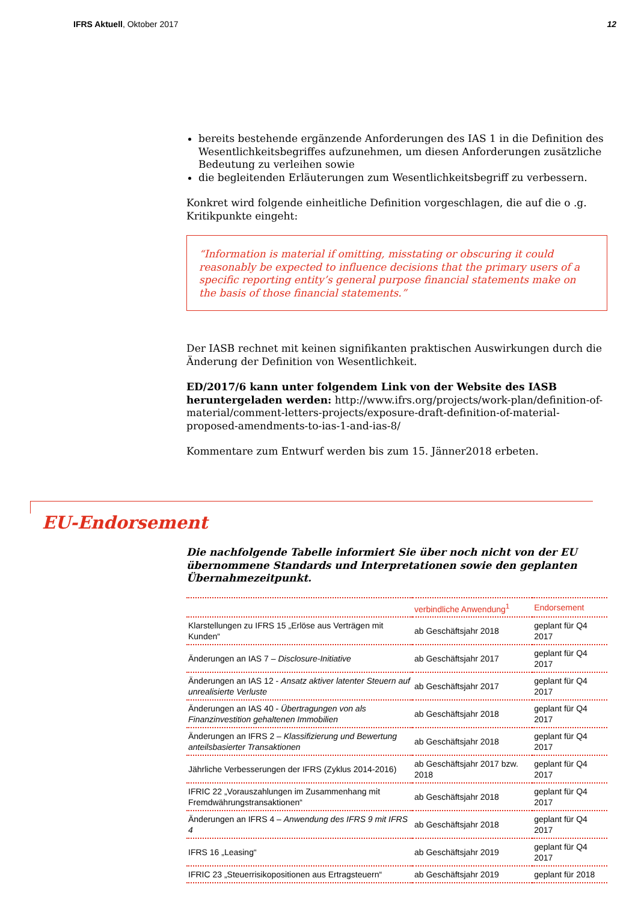IFRS Aktuell, Oktober 2017 12
bereits bestehende ergänzende Anforderungen des IAS 1 in die Definition des Wesentlichkeitsbegriffes aufzunehmen, um diesen Anforderungen zusätzliche Bedeutung zu verleihen sowie
die begleitenden Erläuterungen zum Wesentlichkeitsbegriff zu verbessern.
Konkret wird folgende einheitliche Definition vorgeschlagen, die auf die o .g. Kritikpunkte eingeht:
“Information is material if omitting, misstating or obscuring it could reasonably be expected to influence decisions that the primary users of a specific reporting entity’s general purpose financial statements make on the basis of those financial statements.”
Der IASB rechnet mit keinen signifikanten praktischen Auswirkungen durch die Änderung der Definition von Wesentlichkeit.
ED/2017/6 kann unter folgendem Link von der Website des IASB heruntergeladen werden: http://www.ifrs.org/projects/work-plan/definition-of-material/comment-letters-projects/exposure-draft-definition-of-material-proposed-amendments-to-ias-1-and-ias-8/
Kommentare zum Entwurf werden bis zum 15. Jänner2018 erbeten.
EU-Endorsement
Die nachfolgende Tabelle informiert Sie über noch nicht von der EU übernommene Standards und Interpretationen sowie den geplanten Übernahmezeitpunkt.
| | verbindliche Anwendung<sup>1</sup> | Endorsement |
| --- | --- | --- |
| Klarstellungen zu IFRS 15 „Erlöse aus Verträgen mit Kunden“ | ab Geschäftsjahr 2018 | geplant für Q4 2017 |
| Änderungen an IAS 7 – Disclosure-Initiative | ab Geschäftsjahr 2017 | geplant für Q4 2017 |
| Änderungen an IAS 12 - Ansatz aktiver latenter Steuern auf unrealisierte Verluste | ab Geschäftsjahr 2017 | geplant für Q4 2017 |
| Änderungen an IAS 40 - Übertragungen von als Finanzinvestition gehaltenen Immobilien | ab Geschäftsjahr 2018 | geplant für Q4 2017 |
| Änderungen an IFRS 2 – Klassifizierung und Bewertung anteilsbasierter Transaktionen | ab Geschäftsjahr 2018 | geplant für Q4 2017 |
| Jährliche Verbesserungen der IFRS (Zyklus 2014-2016) | ab Geschäftsjahr 2017 bzw. 2018 | geplant für Q4 2017 |
| IFRIC 22 „Vorauszahlungen im Zusammenhang mit Fremdwährungstransaktionen“ | ab Geschäftsjahr 2018 | geplant für Q4 2017 |
| Änderungen an IFRS 4 – Anwendung des IFRS 9 mit IFRS 4 | ab Geschäftsjahr 2018 | geplant für Q4 2017 |
| IFRS 16 „Leasing“ | ab Geschäftsjahr 2019 | geplant für Q4 2017 |
| IFRIC 23 „Steuerrisikopositionen aus Ertragsteuern“ | ab Geschäftsjahr 2019 | geplant für 2018 |